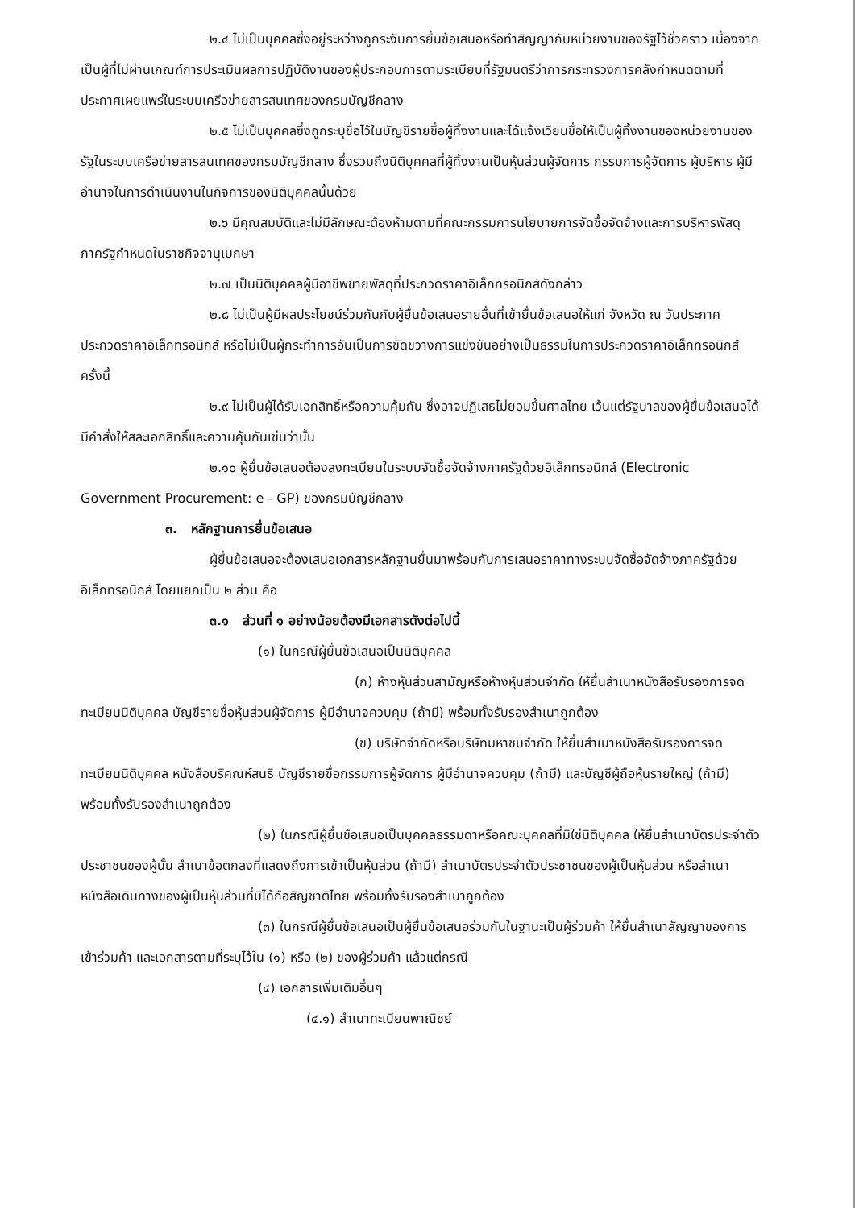๒.๔ ไม่เป็นบุคคลซึ่งอยู่ระหว่างถูกระงับการยื่นข้อเสนอหรือทำสัญญากับหน่วยงานของรัฐไว้ชั่วคราว เนื่องจากเป็นผู้ที่ไม่ผ่านเกณฑ์การประเมินผลการปฏิบัติงานของผู้ประกอบการตามระเบียบที่รัฐมนตรีว่าการกระทรวงการคลังกำหนดตามที่ประกาศเผยแพร่ในระบบเครือข่ายสารสนเทศของกรมบัญชีกลาง
๒.๕ ไม่เป็นบุคคลซึ่งถูกระบุชื่อไว้ในบัญชีรายชื่อผู้ทิ้งงานและได้แจ้งเวียนชื่อให้เป็นผู้ทิ้งงานของหน่วยงานของรัฐในระบบเครือข่ายสารสนเทศของกรมบัญชีกลาง ซึ่งรวมถึงนิติบุคคลที่ผู้ทิ้งงานเป็นหุ้นส่วนผู้จัดการ กรรมการผู้จัดการ ผู้บริหาร ผู้มีอำนาจในการดำเนินงานในกิจการของนิติบุคคลนั้นด้วย
๒.๖ มีคุณสมบัติและไม่มีลักษณะต้องห้ามตามที่คณะกรรมการนโยบายการจัดซื้อจัดจ้างและการบริหารพัสดุภาครัฐกำหนดในราชกิจจานุเบกษา
๒.๗ เป็นนิติบุคคลผู้มีอาชีพขายพัสดุที่ประกวดราคาอิเล็กทรอนิกส์ดังกล่าว
๒.๘ ไม่เป็นผู้มีผลประโยชน์ร่วมกันกับผู้ยื่นข้อเสนอรายอื่นที่เข้ายื่นข้อเสนอให้แก่ จังหวัด ณ วันประกาศประกวดราคาอิเล็กทรอนิกส์ หรือไม่เป็นผู้กระทำการอันเป็นการขัดขวางการแข่งขันอย่างเป็นธรรมในการประกวดราคาอิเล็กทรอนิกส์ครั้งนี้
๒.๙ ไม่เป็นผู้ได้รับเอกสิทธิ์หรือความคุ้มกัน ซึ่งอาจปฏิเสธไม่ยอมขึ้นศาลไทย เว้นแต่รัฐบาลของผู้ยื่นข้อเสนอได้มีคำสั่งให้สละเอกสิทธิ์และความคุ้มกันเช่นว่านั้น
๒.๑๐ ผู้ยื่นข้อเสนอต้องลงทะเบียนในระบบจัดซื้อจัดจ้างภาครัฐด้วยอิเล็กทรอนิกส์ (Electronic Government Procurement: e - GP) ของกรมบัญชีกลาง
๓. หลักฐานการยื่นข้อเสนอ
ผู้ยื่นข้อเสนอจะต้องเสนอเอกสารหลักฐานยื่นมาพร้อมกับการเสนอราคาทางระบบจัดซื้อจัดจ้างภาครัฐด้วยอิเล็กทรอนิกส์ โดยแยกเป็น ๒ ส่วน คือ
๓.๑ ส่วนที่ ๑ อย่างน้อยต้องมีเอกสารดังต่อไปนี้
(๑) ในกรณีผู้ยื่นข้อเสนอเป็นนิติบุคคล
(ก) ห้างหุ้นส่วนสามัญหรือห้างหุ้นส่วนจำกัด ให้ยื่นสำเนาหนังสือรับรองการจดทะเบียนนิติบุคคล บัญชีรายชื่อหุ้นส่วนผู้จัดการ ผู้มีอำนาจควบคุม (ถ้ามี) พร้อมทั้งรับรองสำเนาถูกต้อง
(ข) บริษัทจำกัดหรือบริษัทมหาชนจำกัด ให้ยื่นสำเนาหนังสือรับรองการจดทะเบียนนิติบุคคล หนังสือบริคณห์สนธิ บัญชีรายชื่อกรรมการผู้จัดการ ผู้มีอำนาจควบคุม (ถ้ามี) และบัญชีผู้ถือหุ้นรายใหญ่ (ถ้ามี) พร้อมทั้งรับรองสำเนาถูกต้อง
(๒) ในกรณีผู้ยื่นข้อเสนอเป็นบุคคลธรรมดาหรือคณะบุคคลที่มิใช่นิติบุคคล ให้ยื่นสำเนาบัตรประจำตัวประชาชนของผู้นั้น สำเนาข้อตกลงที่แสดงถึงการเข้าเป็นหุ้นส่วน (ถ้ามี) สำเนาบัตรประจำตัวประชาชนของผู้เป็นหุ้นส่วน หรือสำเนาหนังสือเดินทางของผู้เป็นหุ้นส่วนที่มิได้ถือสัญชาติไทย พร้อมทั้งรับรองสำเนาถูกต้อง
(๓) ในกรณีผู้ยื่นข้อเสนอเป็นผู้ยื่นข้อเสนอร่วมกันในฐานะเป็นผู้ร่วมค้า ให้ยื่นสำเนาสัญญาของการเข้าร่วมค้า และเอกสารตามที่ระบุไว้ใน (๑) หรือ (๒) ของผู้ร่วมค้า แล้วแต่กรณี
(๔) เอกสารเพิ่มเติมอื่นๆ
(๔.๑) สำเนาทะเบียนพาณิชย์